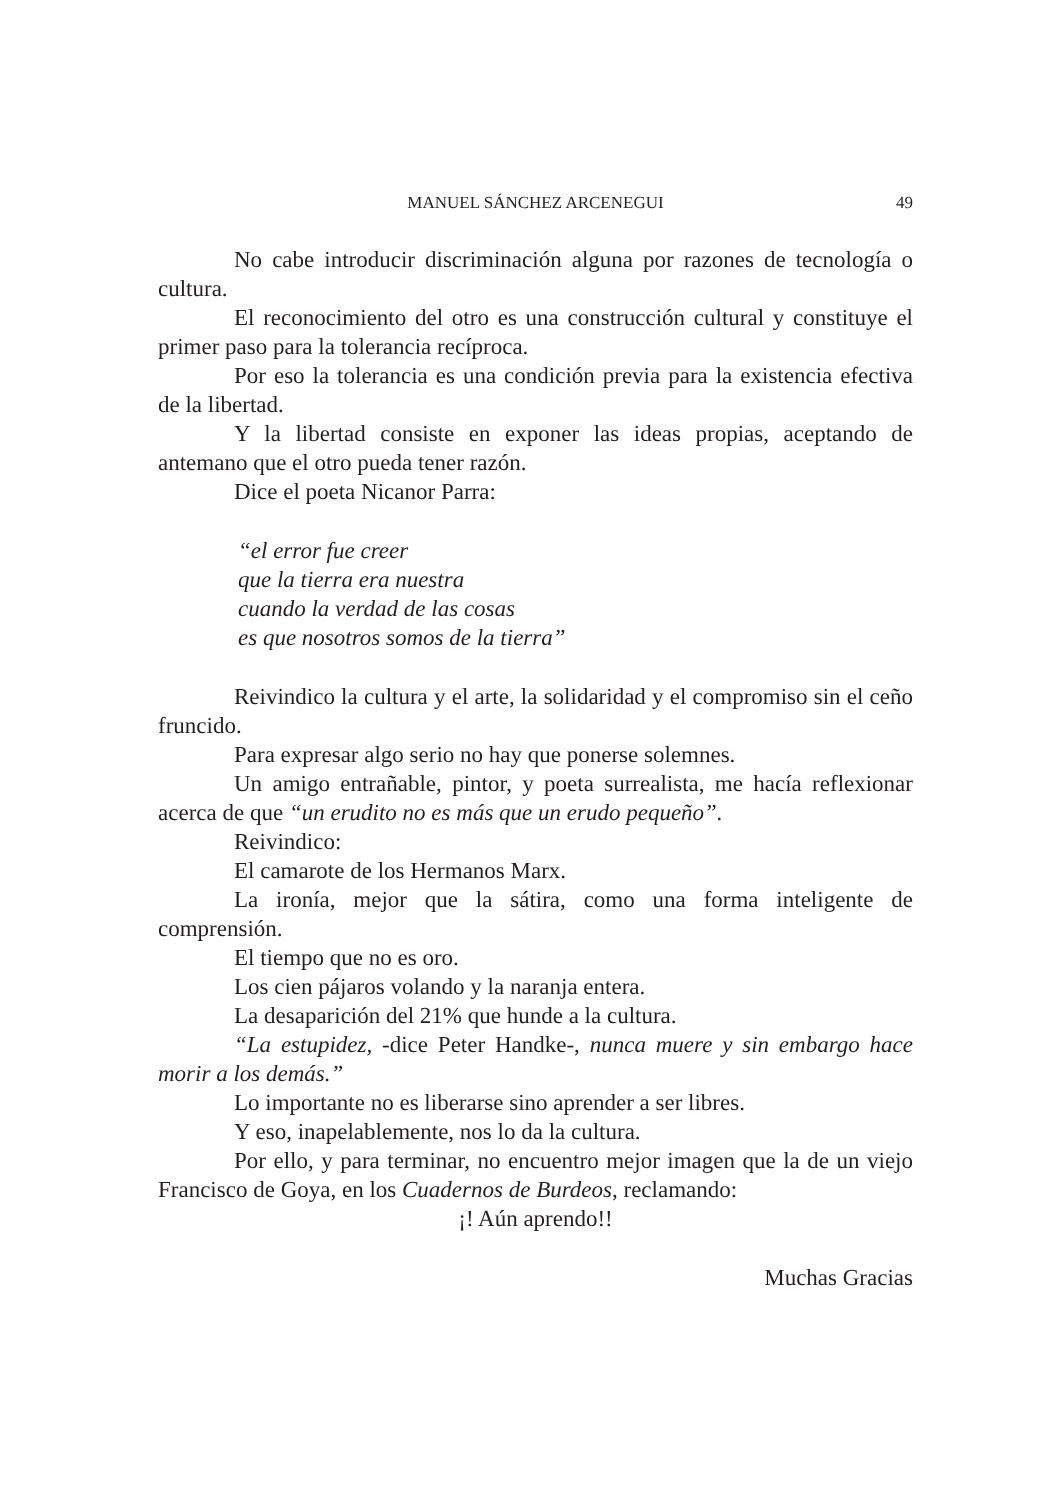MANUEL SÁNCHEZ ARCENEGUI
49
No cabe introducir discriminación alguna por razones de tecnología o cultura.
El reconocimiento del otro es una construcción cultural y constituye el primer paso para la tolerancia recíproca.
Por eso la tolerancia es una condición previa para la existencia efectiva de la libertad.
Y la libertad consiste en exponer las ideas propias, aceptando de antemano que el otro pueda tener razón.
Dice el poeta Nicanor Parra:
“el error fue creer
que la tierra era nuestra
cuando la verdad de las cosas
es que nosotros somos de la tierra”
Reivindico la cultura y el arte, la solidaridad y el compromiso sin el ceño fruncido.
Para expresar algo serio no hay que ponerse solemnes.
Un amigo entrañable, pintor, y poeta surrealista, me hacía reflexionar acerca de que “un erudito no es más que un erudo pequeño”.
Reivindico:
El camarote de los Hermanos Marx.
La ironía, mejor que la sátira, como una forma inteligente de comprensión.
El tiempo que no es oro.
Los cien pájaros volando y la naranja entera.
La desaparición del 21% que hunde a la cultura.
“La estupidez, -dice Peter Handke-, nunca muere y sin embargo hace morir a los demás.”
Lo importante no es liberarse sino aprender a ser libres.
Y eso, inapelablemente, nos lo da la cultura.
Por ello, y para terminar, no encuentro mejor imagen que la de un viejo Francisco de Goya, en los Cuadernos de Burdeos, reclamando:
¡! Aún aprendo!!
Muchas Gracias